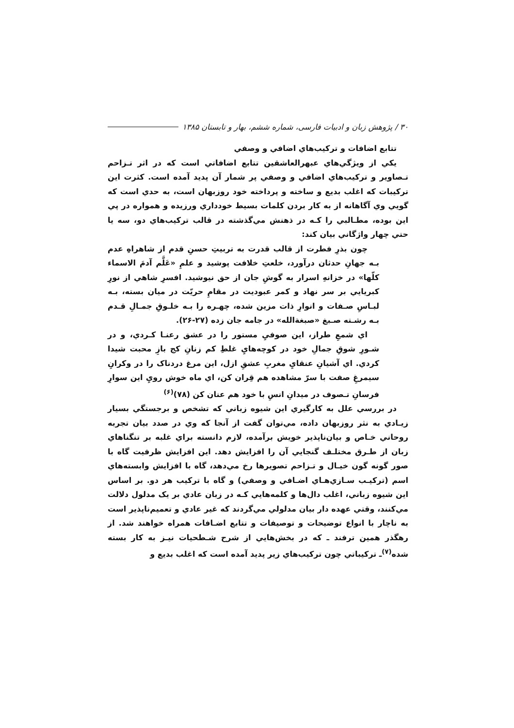۳۰ / پژوهش زبان و ادبیات فارسی، شماره ششم، بهار و تابستان ۱۳۸۵
تتابع اضافات و تركيب‌هاي اضافي و وصفي
يكي از ويژگي‌هاي عبهرالعاشقين تتابع اضافاتي است كه در اثر تـزاحم تـصاوير و تركيب‌هاي اضافي و وصفي پر شمار آن پديد آمده است. كثرت اين تركيبات كه اغلب بديع و ساخته و پرداخته خود روزبهان است، به حدي است كه گويي وي آگاهانه از به كار بردن كلمات بسيط خودداري ورزيده و همواره در پي اين بوده، مطـالبي را كـه در ذهنش مي‌گذشته در قالب تركيب‌هاي دو، سه يا حتي چهار واژگاني بيان كند:
چون بذرِ فطرت از قالب قدرت به تربيتِ حسنِ قدم از شاهراهِ عدم بـه جهانِ حدثان درآورد، خلعتِ خلافت پوشيد و علمِ «عَلَّم آدمَ الاسماء كلّها» در خزانهِ اسرار به گوشِ جان از حق نيوشيد. افسرِ شاهي از نورِ كبريايي بر سر نهاد و كمر عبوديت در مقامِ حريّت در ميان بسته، بـه لبـاسِ صـفات و انوارِ ذات مزين شده، چهـره را بـه خلـوقِ جمـالِ قـدم بـه رشـته صـبغ «صبغةالله» در جامه جان زده (۲۷-۲۶).
اي شمعِ طراز، اين صوفيِ مستور را در عشق رعنـا كـردي، و در شـورِ شوقِ جمالِ خود در كوچه‌هايِ غلطِ كم زنانِ كج بازِ محبت شيدا كردي. اي آشيانِ عنقايِ مغربِ عشقِ ازل، اين مرغ دردناک را در وكرانِ سيمرغِ صفت با سرّ مشاهده هم قِران كن، اي ماه خوش رويِ اين سوارِ فرسانِ تـصوف در ميدانِ انسِ با خود هم عنان كن (۷۸)<sup>(۶)</sup>
در بررسي علل به كارگيري اين شيوه زباني كه تشخص و برجستگي بسيار زيـادي به نثر روزبهان داده، مي‌توان گفت از آنجا كه وي در صدد بيان تجربه روحاني خـاص و بيان‌ناپذير خويش برآمده، لازم دانسته براي غلبه بر تنگناهاي زبان از طـرق مختلـف گنجايي آن را افزايش دهد. اين افزايش ظرفيت گاه با صور گونه گون خيـال و تـزاحم تصويرها رخ مي‌دهد، گاه با افزايش وابسته‌هاي اسم (تركيـب سـازي‌هـاي اضـافي و وصفي) و گاه با تركيب هر دو. بر اساس اين شيوه زباني، اغلب دال‌ها و كلمه‌هايي كـه در زبان عادي بر يک مدلول دلالت مي‌كنند، وقتي عهده دار بيان مدلولي مي‌گردند كه غير عادي و تعميم‌ناپذير است به ناچار با انواع توضيحات و توصيفات و تتابع اضـافات همراه خواهند شد. از رهگذر همين ترفند ـ كه در بخش‌هايي از شرح شـطحيات نيـز به كار بسته شده<sup>(۷)</sup>ـ تركيباتي چون تركيب‌هاي زير پديد آمده است كه اغلب بديع و